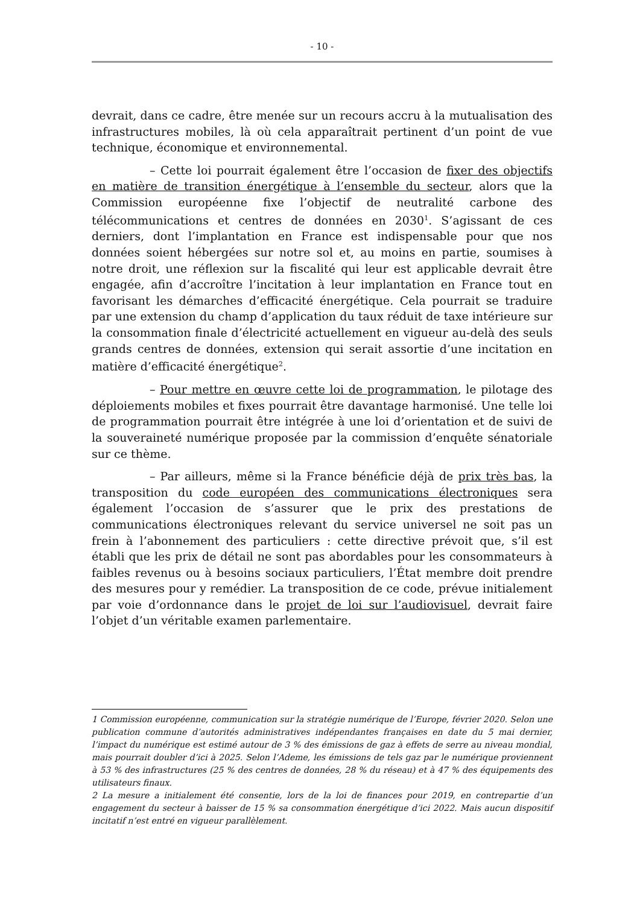- 10 -
devrait, dans ce cadre, être menée sur un recours accru à la mutualisation des infrastructures mobiles, là où cela apparaîtrait pertinent d’un point de vue technique, économique et environnemental.
– Cette loi pourrait également être l’occasion de fixer des objectifs en matière de transition énergétique à l’ensemble du secteur, alors que la Commission européenne fixe l’objectif de neutralité carbone des télécommunications et centres de données en 2030<sup>1</sup>. S’agissant de ces derniers, dont l’implantation en France est indispensable pour que nos données soient hébergées sur notre sol et, au moins en partie, soumises à notre droit, une réflexion sur la fiscalité qui leur est applicable devrait être engagée, afin d’accroître l’incitation à leur implantation en France tout en favorisant les démarches d’efficacité énergétique. Cela pourrait se traduire par une extension du champ d’application du taux réduit de taxe intérieure sur la consommation finale d’électricité actuellement en vigueur au-delà des seuls grands centres de données, extension qui serait assortie d’une incitation en matière d’efficacité énergétique<sup>2</sup>.
– Pour mettre en œuvre cette loi de programmation, le pilotage des déploiements mobiles et fixes pourrait être davantage harmonisé. Une telle loi de programmation pourrait être intégrée à une loi d’orientation et de suivi de la souveraineté numérique proposée par la commission d’enquête sénatoriale sur ce thème.
– Par ailleurs, même si la France bénéficie déjà de prix très bas, la transposition du code européen des communications électroniques sera également l’occasion de s’assurer que le prix des prestations de communications électroniques relevant du service universel ne soit pas un frein à l’abonnement des particuliers : cette directive prévoit que, s’il est établi que les prix de détail ne sont pas abordables pour les consommateurs à faibles revenus ou à besoins sociaux particuliers, l’État membre doit prendre des mesures pour y remédier. La transposition de ce code, prévue initialement par voie d’ordonnance dans le projet de loi sur l’audiovisuel, devrait faire l’objet d’un véritable examen parlementaire.
1 Commission européenne, communication sur la stratégie numérique de l’Europe, février 2020. Selon une publication commune d’autorités administratives indépendantes françaises en date du 5 mai dernier, l’impact du numérique est estimé autour de 3 % des émissions de gaz à effets de serre au niveau mondial, mais pourrait doubler d’ici à 2025. Selon l’Ademe, les émissions de tels gaz par le numérique proviennent à 53 % des infrastructures (25 % des centres de données, 28 % du réseau) et à 47 % des équipements des utilisateurs finaux.
2 La mesure a initialement été consentie, lors de la loi de finances pour 2019, en contrepartie d’un engagement du secteur à baisser de 15 % sa consommation énergétique d’ici 2022. Mais aucun dispositif incitatif n’est entré en vigueur parallèlement.